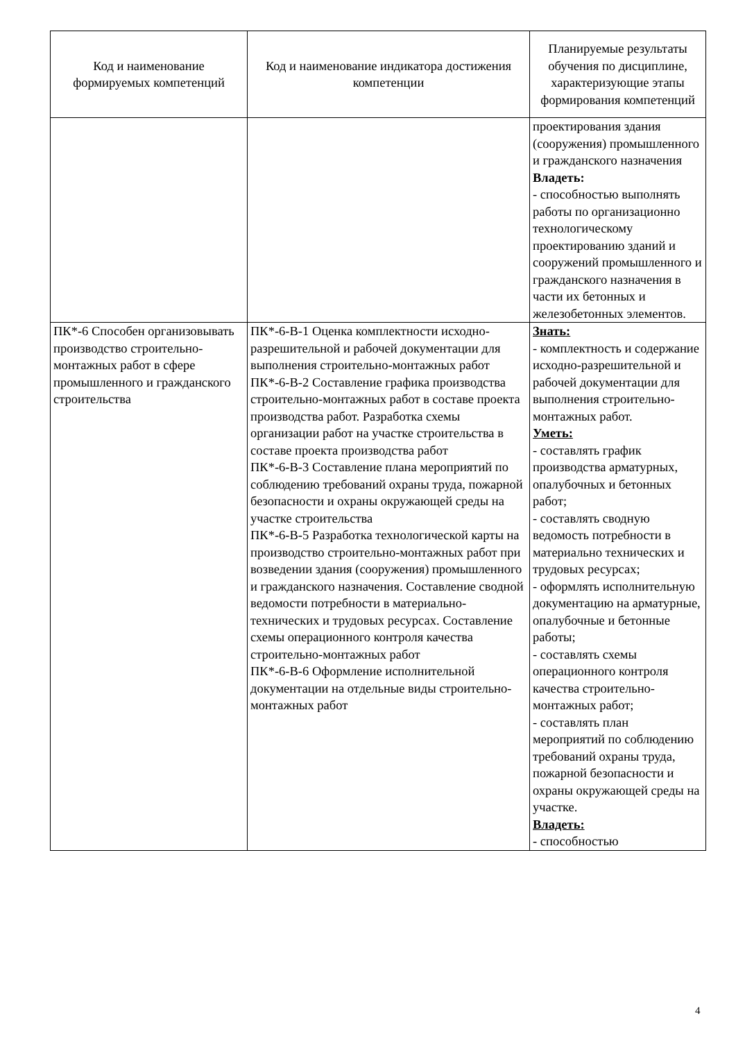| Код и наименование формируемых компетенций | Код и наименование индикатора достижения компетенции | Планируемые результаты обучения по дисциплине, характеризующие этапы формирования компетенций |
| --- | --- | --- |
| | | проектирования здания (сооружения) промышленного и гражданского назначения Владеть: - способностью выполнять работы по организационно технологическому проектированию зданий и сооружений промышленного и гражданского назначения в части их бетонных и железобетонных элементов. |
| ПК*-6 Способен организовывать производство строительно-монтажных работ в сфере промышленного и гражданского строительства | ПК*-6-В-1 Оценка комплектности исходно-разрешительной и рабочей документации для выполнения строительно-монтажных работ ПК*-6-В-2 Составление графика производства строительно-монтажных работ в составе проекта производства работ. Разработка схемы организации работ на участке строительства в составе проекта производства работ ПК*-6-В-3 Составление плана мероприятий по соблюдению требований охраны труда, пожарной безопасности и охраны окружающей среды на участке строительства ПК*-6-В-5 Разработка технологической карты на производство строительно-монтажных работ при возведении здания (сооружения) промышленного и гражданского назначения. Составление сводной ведомости потребности в материально-технических и трудовых ресурсах. Составление схемы операционного контроля качества строительно-монтажных работ ПК*-6-В-6 Оформление исполнительной документации на отдельные виды строительно-монтажных работ | Знать: - комплектность и содержание исходно-разрешительной и рабочей документации для выполнения строительно-монтажных работ. Уметь: - составлять график производства арматурных, опалубочных и бетонных работ; - составлять сводную ведомость потребности в материально технических и трудовых ресурсах; - оформлять исполнительную документацию на арматурные, опалубочные и бетонные работы; - составлять схемы операционного контроля качества строительно-монтажных работ; - составлять план мероприятий по соблюдению требований охраны труда, пожарной безопасности и охраны окружающей среды на участке. Владеть: - способностью |
4